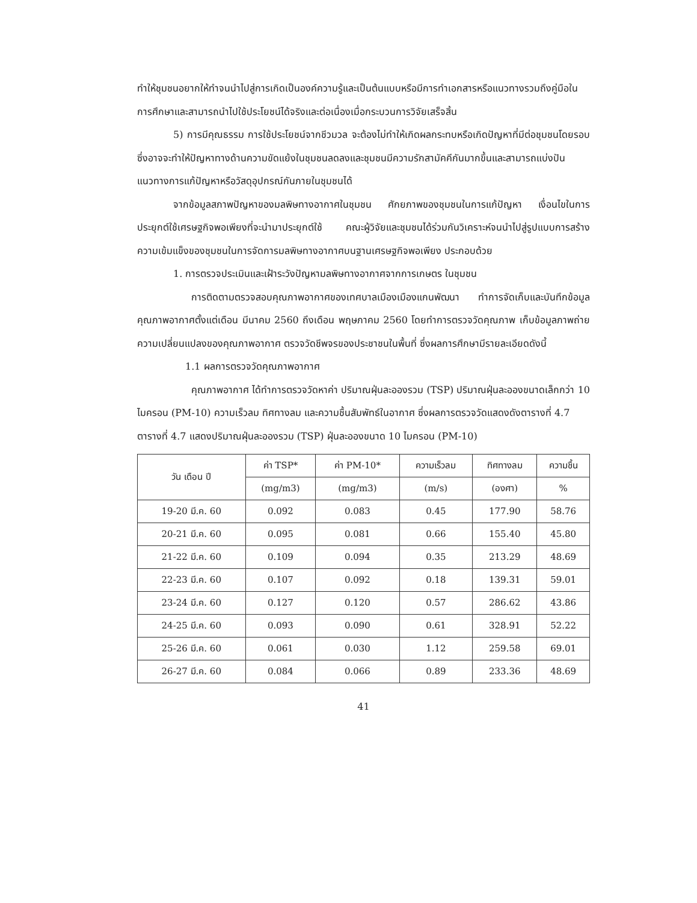ทำให้ชุมชนอยากให้ทำจนนำไปสู่การเกิดเป็นองค์ความรู้และเป็นต้นแบบหรือมีการทำเอกสารหรือแนวทางรวมถึงคู่มือในการศึกษาและสามารถนำไปใช้ประโยชน์ได้จริงและต่อเนื่องเมื่อกระบวนการวิจัยเสร็จสิ้น
5) การมีคุณธรรม การใช้ประโยชน์จากชีวมวล จะต้องไม่ทำให้เกิดผลกระทบหรือเกิดปัญหาที่มีต่อชุมชนโดยรอบ ซึ่งอาจจะทำให้ปัญหาทางด้านความขัดแย้งในชุมชนลดลงและชุมชนมีความรักสามัคคีกันมากขึ้นและสามารถแบ่งปันแนวทางการแก้ปัญหาหรือวัสดุอุปกรณ์กันภายในชุมชนได้
จากข้อมูลสภาพปัญหาของมลพิษทางอากาศในชุมชน ศักยภาพของชุมชนในการแก้ปัญหา เงื่อนไขในการประยุกต์ใช้เศรษฐกิจพอเพียงที่จะนำมาประยุกต์ใช้ คณะผู้วิจัยและชุมชนได้ร่วมกันวิเคราะห์จนนำไปสู่รูปแบบการสร้างความเข้มแข็งของชุมชนในการจัดการมลพิษทางอากาศบนฐานเศรษฐกิจพอเพียง ประกอบด้วย
1. การตรวจประเมินและเฝ้าระวังปัญหามลพิษทางอากาศจากการเกษตร ในชุมชน
การติดตามตรวจสอบคุณภาพอากาศของเทศบาลเมืองเมืองแกนพัฒนา ทำการจัดเก็บและบันทึกข้อมูลคุณภาพอากาศตั้งแต่เดือน มีนาคม 2560 ถึงเดือน พฤษภาคม 2560 โดยทำการตรวจวัดคุณภาพ เก็บข้อมูลภาพถ่ายความเปลี่ยนแปลงของคุณภาพอากาศ ตรวจวัดชีพจรของประชาชนในพื้นที่ ซึ่งผลการศึกษามีรายละเอียดดังนี้
1.1 ผลการตรวจวัดคุณภาพอากาศ
คุณภาพอากาศ ได้ทำการตรวจวัดหาค่า ปริมาณฝุ่นละอองรวม (TSP) ปริมาณฝุ่นละอองขนาดเล็กกว่า 10 ไมครอน (PM-10) ความเร็วลม ทิศทางลม และความชื้นสัมพัทธ์ในอากาศ ซึ่งผลการตรวจวัดแสดงดังตารางที่ 4.7
ตารางที่ 4.7 แสดงปริมาณฝุ่นละอองรวม (TSP) ฝุ่นละอองขนาด 10 ไมครอน (PM-10)
| วัน เดือน ปี | ค่า TSP* | ค่า PM-10* | ความเร็วลม | ทิศทางลม | ความชื้น |
| --- | --- | --- | --- | --- | --- |
| | (mg/m3) | (mg/m3) | (m/s) | (องศา) | % |
| 19-20 มี.ค. 60 | 0.092 | 0.083 | 0.45 | 177.90 | 58.76 |
| 20-21 มี.ค. 60 | 0.095 | 0.081 | 0.66 | 155.40 | 45.80 |
| 21-22 มี.ค. 60 | 0.109 | 0.094 | 0.35 | 213.29 | 48.69 |
| 22-23 มี.ค. 60 | 0.107 | 0.092 | 0.18 | 139.31 | 59.01 |
| 23-24 มี.ค. 60 | 0.127 | 0.120 | 0.57 | 286.62 | 43.86 |
| 24-25 มี.ค. 60 | 0.093 | 0.090 | 0.61 | 328.91 | 52.22 |
| 25-26 มี.ค. 60 | 0.061 | 0.030 | 1.12 | 259.58 | 69.01 |
| 26-27 มี.ค. 60 | 0.084 | 0.066 | 0.89 | 233.36 | 48.69 |
41